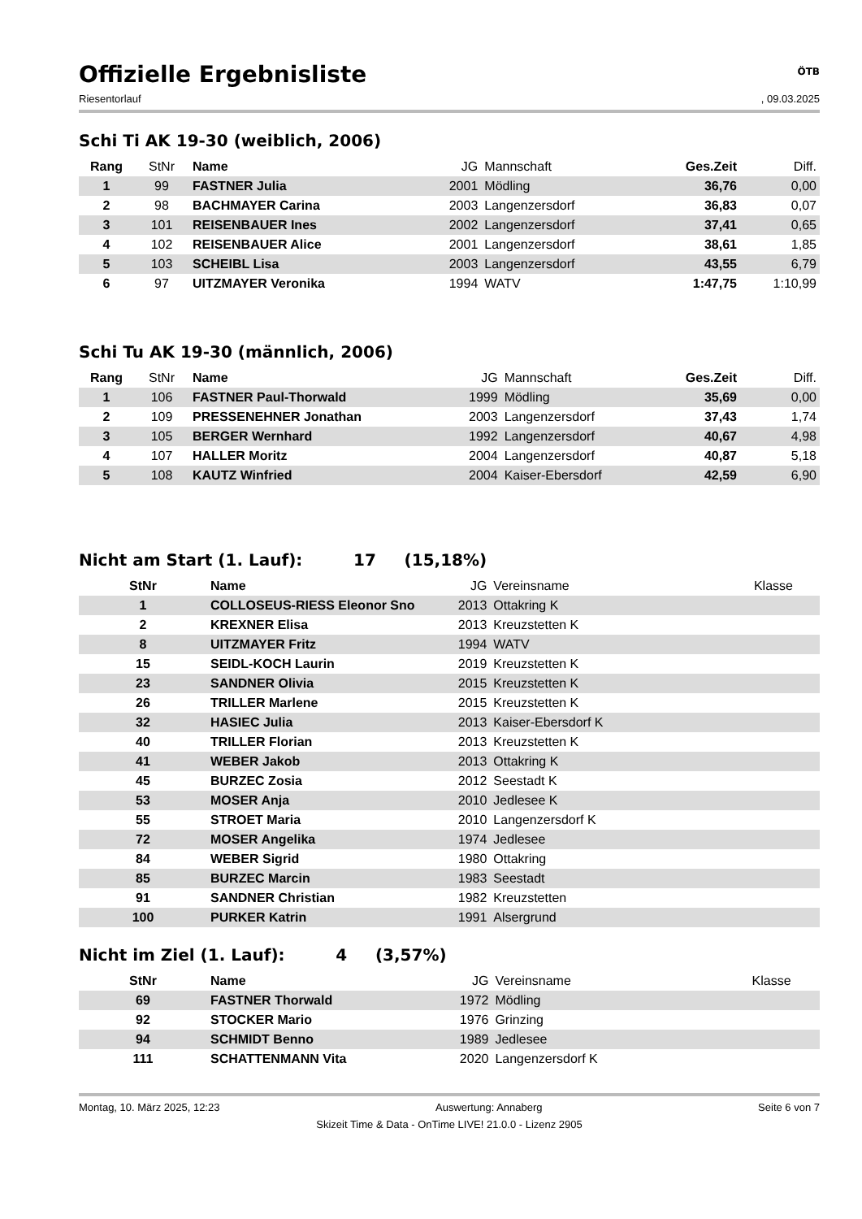Offizielle Ergebnisliste ÖTB
Riesentorlauf, 09.03.2025
Schi Ti AK 19-30 (weiblich, 2006)
| Rang | StNr | Name | JG | Mannschaft | Ges.Zeit | Diff. |
| --- | --- | --- | --- | --- | --- | --- |
| 1 | 99 | FASTNER Julia | 2001 | Mödling | 36,76 | 0,00 |
| 2 | 98 | BACHMAYER Carina | 2003 | Langenzersdorf | 36,83 | 0,07 |
| 3 | 101 | REISENBAUER Ines | 2002 | Langenzersdorf | 37,41 | 0,65 |
| 4 | 102 | REISENBAUER Alice | 2001 | Langenzersdorf | 38,61 | 1,85 |
| 5 | 103 | SCHEIBL Lisa | 2003 | Langenzersdorf | 43,55 | 6,79 |
| 6 | 97 | UITZMAYER Veronika | 1994 | WATV | 1:47,75 | 1:10,99 |
Schi Tu AK 19-30 (männlich, 2006)
| Rang | StNr | Name | JG | Mannschaft | Ges.Zeit | Diff. |
| --- | --- | --- | --- | --- | --- | --- |
| 1 | 106 | FASTNER Paul-Thorwald | 1999 | Mödling | 35,69 | 0,00 |
| 2 | 109 | PRESSENEHNER Jonathan | 2003 | Langenzersdorf | 37,43 | 1,74 |
| 3 | 105 | BERGER Wernhard | 1992 | Langenzersdorf | 40,67 | 4,98 |
| 4 | 107 | HALLER Moritz | 2004 | Langenzersdorf | 40,87 | 5,18 |
| 5 | 108 | KAUTZ Winfried | 2004 | Kaiser-Ebersdorf | 42,59 | 6,90 |
Nicht am Start (1. Lauf): 17 (15,18%)
| StNr | Name | JG | Vereinsname | Klasse |
| --- | --- | --- | --- | --- |
| 1 | COLLOSEUS-RIESS Eleonor Sno | 2013 | Ottakring K | |
| 2 | KREXNER Elisa | 2013 | Kreuzstetten K | |
| 8 | UITZMAYER Fritz | 1994 | WATV | |
| 15 | SEIDL-KOCH Laurin | 2019 | Kreuzstetten K | |
| 23 | SANDNER Olivia | 2015 | Kreuzstetten K | |
| 26 | TRILLER Marlene | 2015 | Kreuzstetten K | |
| 32 | HASIEC Julia | 2013 | Kaiser-Ebersdorf K | |
| 40 | TRILLER Florian | 2013 | Kreuzstetten K | |
| 41 | WEBER Jakob | 2013 | Ottakring K | |
| 45 | BURZEC Zosia | 2012 | Seestadt K | |
| 53 | MOSER Anja | 2010 | Jedlesee K | |
| 55 | STROET Maria | 2010 | Langenzersdorf K | |
| 72 | MOSER Angelika | 1974 | Jedlesee | |
| 84 | WEBER Sigrid | 1980 | Ottakring | |
| 85 | BURZEC Marcin | 1983 | Seestadt | |
| 91 | SANDNER Christian | 1982 | Kreuzstetten | |
| 100 | PURKER Katrin | 1991 | Alsergrund | |
Nicht im Ziel (1. Lauf): 4 (3,57%)
| StNr | Name | JG | Vereinsname | Klasse |
| --- | --- | --- | --- | --- |
| 69 | FASTNER Thorwald | 1972 | Mödling | |
| 92 | STOCKER Mario | 1976 | Grinzing | |
| 94 | SCHMIDT Benno | 1989 | Jedlesee | |
| 111 | SCHATTENMANN Vita | 2020 | Langenzersdorf K | |
Montag, 10. März 2025, 12:23 Auswertung: Annaberg Seite 6 von 7
Skizeit Time & Data - OnTime LIVE! 21.0.0 - Lizenz 2905